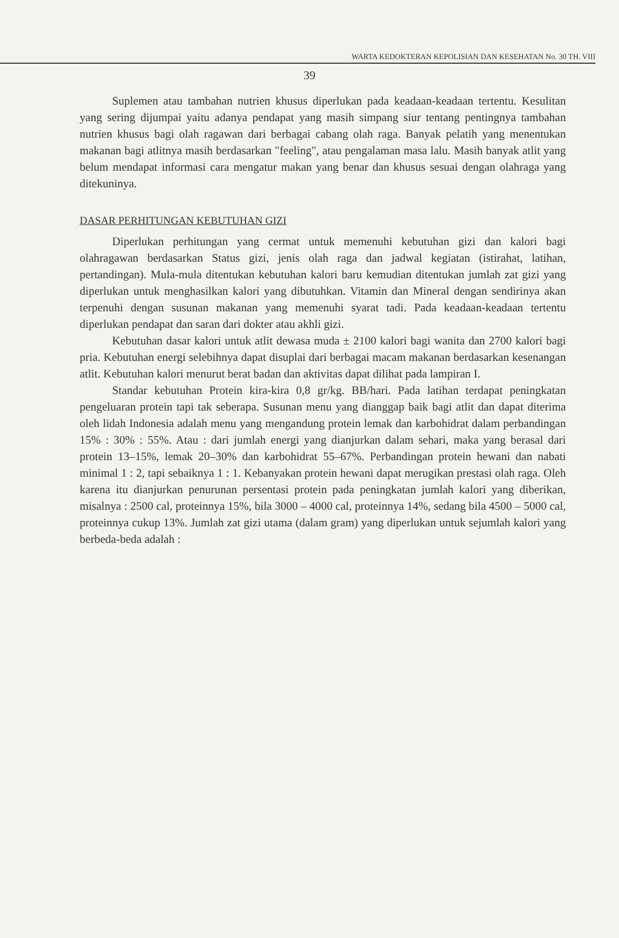WARTA KEDOKTERAN KEPOLISIAN DAN KESEHATAN No. 30 TH. VIII
39
Suplemen atau tambahan nutrien khusus diperlukan pada keadaan-keadaan tertentu. Kesulitan yang sering dijumpai yaitu adanya pendapat yang masih simpang siur tentang pentingnya tambahan nutrien khusus bagi olah ragawan dari berbagai cabang olah raga. Banyak pelatih yang menentukan makanan bagi atlitnya masih berdasarkan "feeling", atau pengalaman masa lalu. Masih banyak atlit yang belum mendapat informasi cara mengatur makan yang benar dan khusus sesuai dengan olahraga yang ditekuninya.
DASAR PERHITUNGAN KEBUTUHAN GIZI
Diperlukan perhitungan yang cermat untuk memenuhi kebutuhan gizi dan kalori bagi olahragawan berdasarkan Status gizi, jenis olah raga dan jadwal kegiatan (istirahat, latihan, pertandingan). Mula-mula ditentukan kebutuhan kalori baru kemudian ditentukan jumlah zat gizi yang diperlukan untuk menghasilkan kalori yang dibutuhkan. Vitamin dan Mineral dengan sendirinya akan terpenuhi dengan susunan makanan yang memenuhi syarat tadi. Pada keadaan-keadaan tertentu diperlukan pendapat dan saran dari dokter atau akhli gizi.
Kebutuhan dasar kalori untuk atlit dewasa muda ± 2100 kalori bagi wanita dan 2700 kalori bagi pria. Kebutuhan energi selebihnya dapat disuplai dari berbagai macam makanan berdasarkan kesenangan atlit. Kebutuhan kalori menurut berat badan dan aktivitas dapat dilihat pada lampiran I.
Standar kebutuhan Protein kira-kira 0,8 gr/kg. BB/hari. Pada latihan terdapat peningkatan pengeluaran protein tapi tak seberapa. Susunan menu yang dianggap baik bagi atlit dan dapat diterima oleh lidah Indonesia adalah menu yang mengandung protein lemak dan karbohidrat dalam perbandingan 15% : 30% : 55%. Atau : dari jumlah energi yang dianjurkan dalam sehari, maka yang berasal dari protein 13–15%, lemak 20–30% dan karbohidrat 55–67%. Perbandingan protein hewani dan nabati minimal 1 : 2, tapi sebaiknya 1 : 1. Kebanyakan protein hewani dapat merugikan prestasi olah raga. Oleh karena itu dianjurkan penurunan persentasi protein pada peningkatan jumlah kalori yang diberikan, misalnya : 2500 cal, proteinnya 15%, bila 3000 – 4000 cal, proteinnya 14%, sedang bila 4500 – 5000 cal, proteinnya cukup 13%. Jumlah zat gizi utama (dalam gram) yang diperlukan untuk sejumlah kalori yang berbeda-beda adalah :